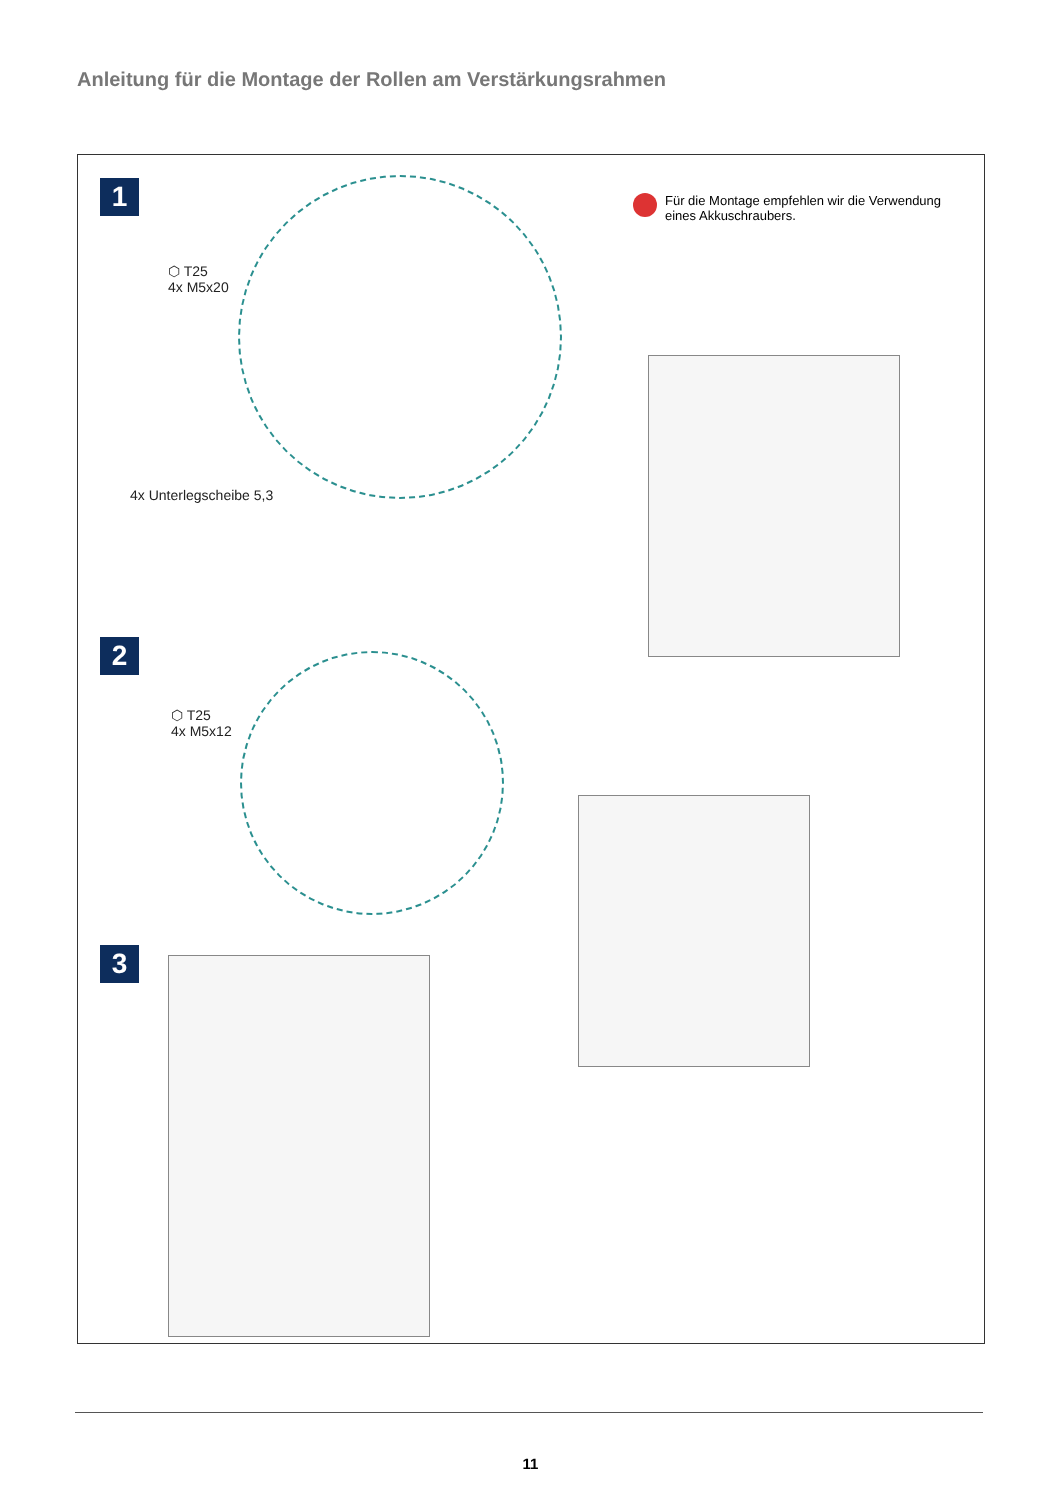Anleitung für die Montage der Rollen am Verstärkungsrahmen
1
⬡ T25
4x M5x20
4x Unterlegscheibe 5,3
Für die Montage empfehlen wir die Verwendung eines Akkuschraubers.
2
⬡ T25
4x M5x12
3
11